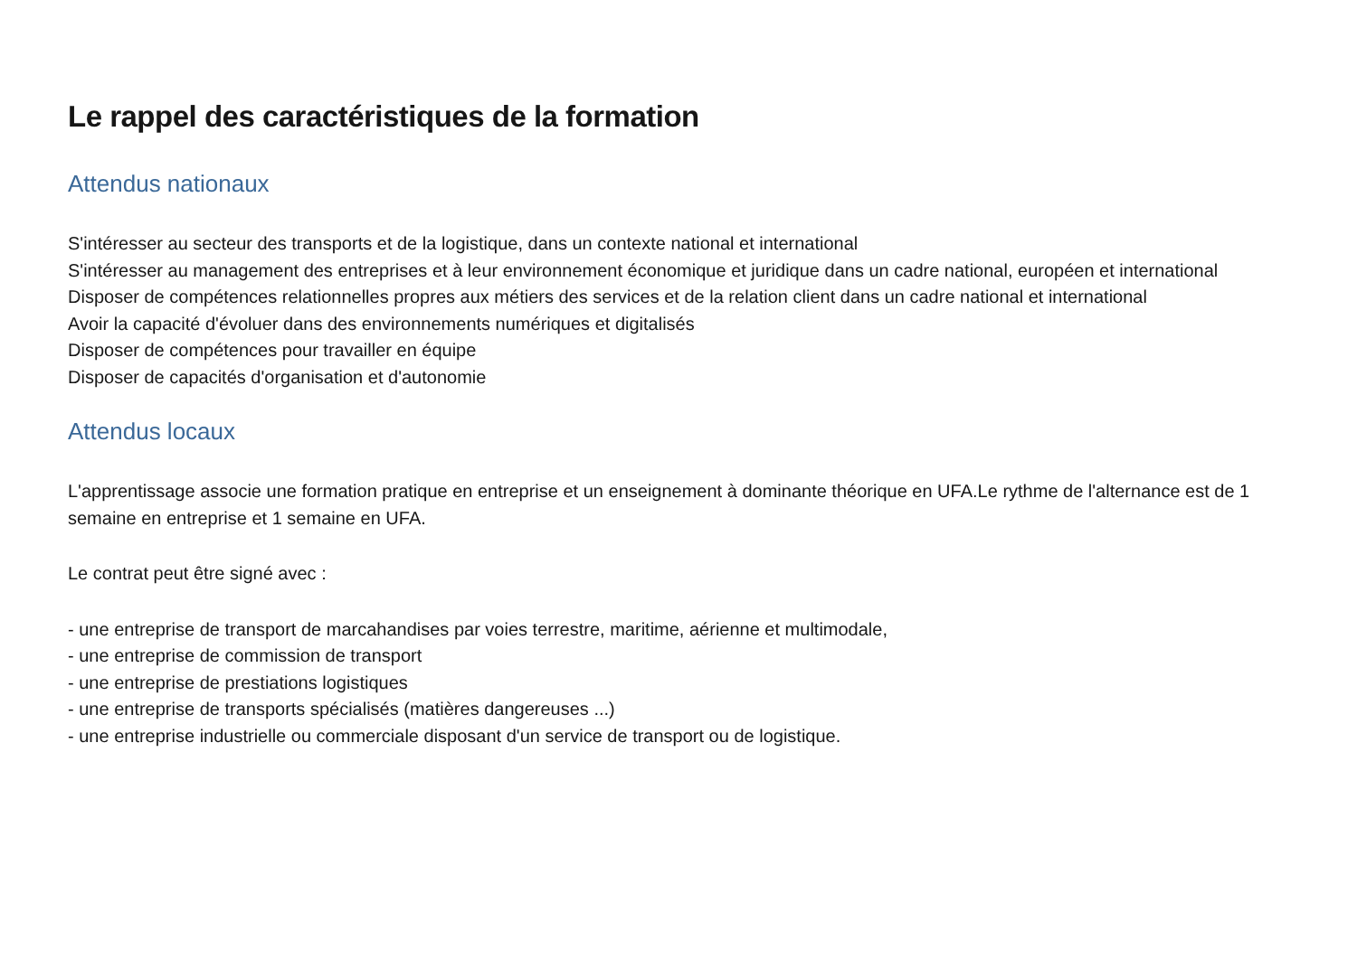Le rappel des caractéristiques de la formation
Attendus nationaux
S'intéresser au secteur des transports et de la logistique, dans un contexte national et international
S'intéresser au management des entreprises et à leur environnement économique et juridique dans un cadre national, européen et international
Disposer de compétences relationnelles propres aux métiers des services et de la relation client dans un cadre national et international
Avoir la capacité d'évoluer dans des environnements numériques et digitalisés
Disposer de compétences pour travailler en équipe
Disposer de capacités d'organisation et d'autonomie
Attendus locaux
L'apprentissage associe une formation pratique en entreprise et un enseignement à dominante théorique en UFA.Le rythme de l'alternance est de 1 semaine en entreprise et 1 semaine en UFA.
Le contrat peut être signé avec :
- une entreprise de transport de marcahandises par voies terrestre, maritime, aérienne et multimodale,
- une entreprise de commission de transport
- une entreprise de prestiations logistiques
- une entreprise de transports spécialisés (matières dangereuses ...)
- une entreprise industrielle ou commerciale disposant d'un service de transport ou de logistique.